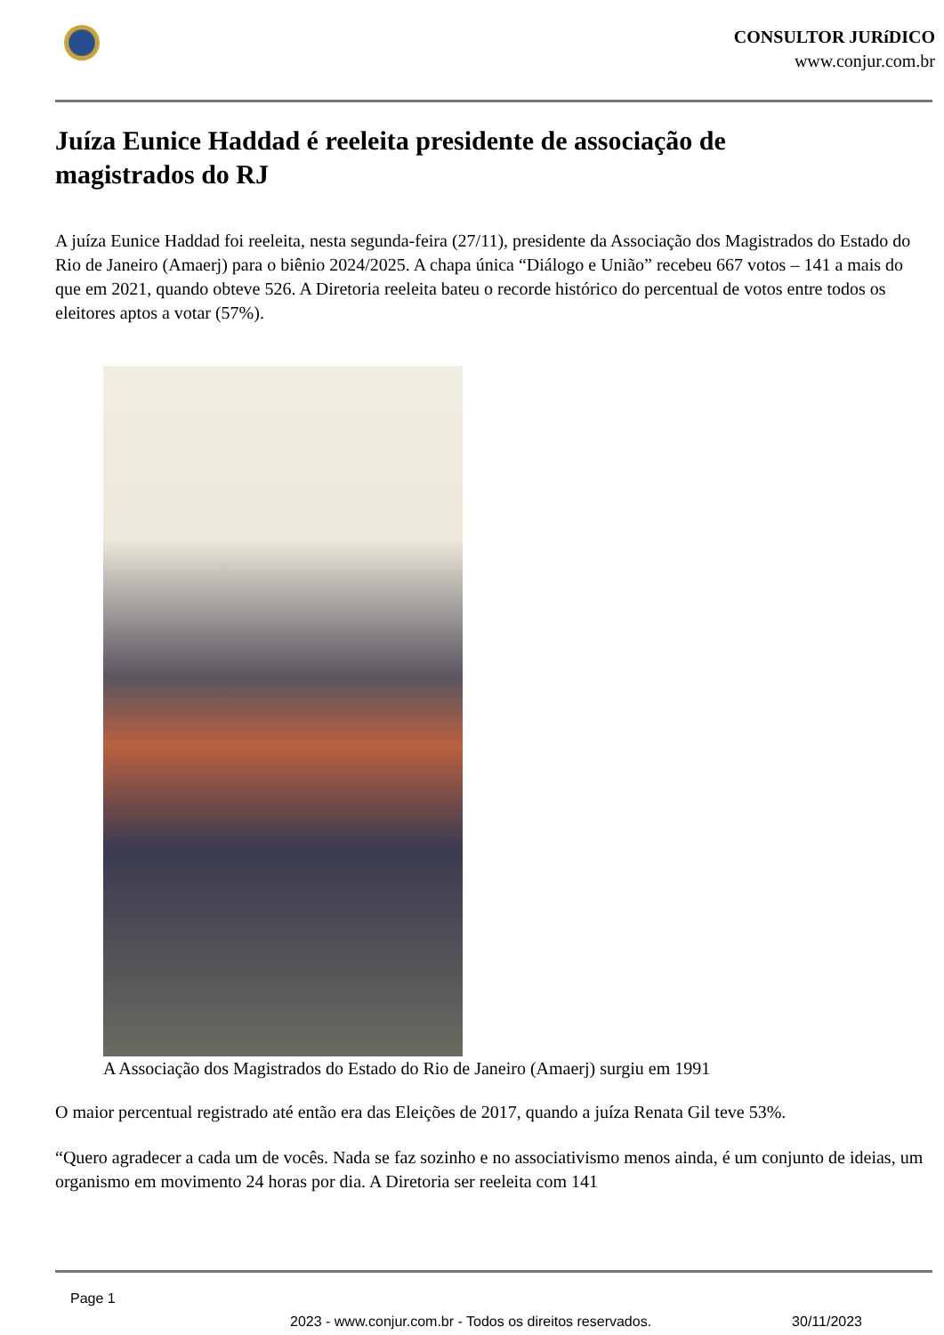CONSULTOR JURíDICO
www.conjur.com.br
Juíza Eunice Haddad é reeleita presidente de associação de magistrados do RJ
A juíza Eunice Haddad foi reeleita, nesta segunda-feira (27/11), presidente da Associação dos Magistrados do Estado do Rio de Janeiro (Amaerj) para o biênio 2024/2025. A chapa única “Diálogo e União” recebeu 667 votos – 141 a mais do que em 2021, quando obteve 526. A Diretoria reeleita bateu o recorde histórico do percentual de votos entre todos os eleitores aptos a votar (57%).
A Associação dos Magistrados do Estado do Rio de Janeiro (Amaerj) surgiu em 1991
O maior percentual registrado até então era das Eleições de 2017, quando a juíza Renata Gil teve 53%.
“Quero agradecer a cada um de vocês. Nada se faz sozinho e no associativismo menos ainda, é um conjunto de ideias, um organismo em movimento 24 horas por dia. A Diretoria ser reeleita com 141
Page 1
2023 - www.conjur.com.br - Todos os direitos reservados. 30/11/2023